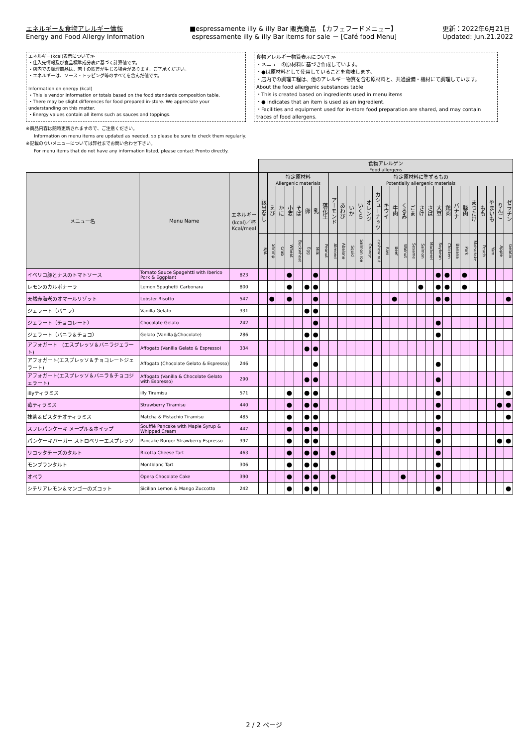エネルギー＆食物アレルギー情報
Energy and Food Allergy Information
■espressamente illy & illy Bar 販売商品　【カフェフードメニュー】
espressamente illy & illy Bar items for sale － [Café food Menu]
更新：2022年6月21日
Updated: Jun.21.2022
エネルギー(kcal)表示について≫
・仕入先情報及び食品標準成分表に基づく計算値です。
・店内での調理商品は、若干の誤差が生じる場合があります。ご了承ください。
・エネルギーは、ソース・トッピング等のすべてを含んだ値です。
Information on energy (kcal)
・This is vendor information or totals based on the food standards composition table.
・There may be slight differences for food prepared in-store. We appreciate your understanding on this matter.
・Energy values contain all items such as sauces and toppings.
食物アレルギー物質表示について≫
・メニューの原材料に基づき作成しています。
・●は原材料として使用していることを意味します。
・店内での調理工程は、他のアレルギー物質を含む原材料と、共通設備・機材にて調理しています。
About the food allergenic substances table
・This is created based on ingredients used in menu items
・● indicates that an item is used as an ingredient.
・Facilities and equipment used for in-store food preparation are shared, and may contain traces of food allergens.
※商品内容は随時更新されますので、ご注意ください。
Information on menu items are updated as needed, so please be sure to check them regularly.
※記載のないメニューについては弊社までお問い合わせ下さい。
For menu items that do not have any information listed, please contact Pronto directly.
| | | | 食物アレルゲン Food allergens | | | | | | | | | | | | | | | | | | | | | | | | | | | | |
| メニュー名 | Menu Name | エネルギー (kcal)／杯 Kcal/meal | | 特定原材料 Allergenic materials | | | | | | | 特定原材料に準ずるもの Potentially allergenic materials | | | | | | | | | | | | | | | | | | | | |
| | | | 該当なし | えび | かに | 小麦 | そば | 卵 | 乳 | 落花生 | アーモンド | あわび | いか | いくら | オレンジ | カシューナッツ | キウイ | 牛肉 | くるみ | ごま | さけ | さば | 大豆 | 鶏肉 | バナナ | 豚肉 | まつたけ | もも | やまいも | りんご | ゼラチン |
| | | | N/A | Shrimp | Crab | Wheat | Buckwheat | Egg | Milk | Peanut | Almond | Abalone | Squid | Salmon roe | Orange | cashew nut | Kiwi | Beef | Walnut | Sesame | Salmon | Mackerel | Soybean | Chicken | Banana | Pork | Matsutake | Peach | Yam | Apple | Gelatin |
| イベリコ豚とナスのトマトソース | Tomato Sauce Spagehtti with Iberico Pork & Eggplant | 823 | | | | ● | | | ● | | | | | | | | | | | | | | ● | ● | | ● | | | | | |
| レモンのカルボナーラ | Lemon Spaghetti Carbonara | 800 | | | | ● | | ● | ● | | | | | | | | | | | | ● | | ● | ● | | ● | | | | | |
| 天然赤海老のオマールリゾット | Lobster Risotto | 547 | | ● | | ● | | | ● | | | | | | | | | ● | | | | | ● | ● | | | | | | | ● |
| ジェラート（バニラ） | Vanilla Gelato | 331 | | | | | | ● | ● | | | | | | | | | | | | | | | | | | | | | | |
| ジェラート（チョコレート） | Chocolate Gelato | 242 | | | | | | | ● | | | | | | | | | | | | | | ● | | | | | | | | |
| ジェラート（バニラ＆チョコ） | Gelato (Vanilla＆Chocolate) | 286 | | | | | | ● | ● | | | | | | | | | | | | | | ● | | | | | | | | |
| アフォガート (エスプレッソ＆バニラジェラート) | Affogato (Vanilla Gelato & Espresso) | 334 | | | | | | ● | ● | | | | | | | | | | | | | | | | | | | | | | |
| アフォガート(エスプレッソ＆チョコレートジェラート) | Affogato (Chocolate Gelato & Espresso) | 246 | | | | | | | ● | | | | | | | | | | | | | | ● | | | | | | | | |
| アフォガート(エスプレッソ＆バニラ＆チョコジェラート) | Affogato (Vanilla & Chocolate Gelato with Espresso) | 290 | | | | | | ● | ● | | | | | | | | | | | | | | ● | | | | | | | | |
| illyティラミス | illy Tiramisu | 571 | | | | ● | | ● | ● | | | | | | | | | | | | | | ● | | | | | | | | ● |
| 苺ティラミス | Strawberry Tiramisu | 440 | | | | ● | | ● | ● | | | | | | | | | | | | | | ● | | | | | | | ● | ● |
| 抹茶＆ピスタチオティラミス | Matcha & Pistachio Tiramisu | 485 | | | | ● | | ● | ● | | | | | | | | | | | | | | ● | | | | | | | | ● |
| スフレパンケーキ メープル＆ホイップ | Soufflé Pancake with Maple Syrup & Whipped Cream | 447 | | | | ● | | ● | ● | | | | | | | | | | | | | | ● | | | | | | | | |
| パンケーキバーガー ストロベリーエスプレッソ | Pancake Burger Strawberry Espresso | 397 | | | | ● | | ● | ● | | | | | | | | | | | | | | ● | | | | | | | ● | ● |
| リコッタチーズのタルト | Ricotta Cheese Tart | 463 | | | | ● | | ● | ● | | ● | | | | | | | | | | | | ● | | | | | | | | |
| モンブランタルト | Montblanc Tart | 306 | | | | ● | | ● | ● | | | | | | | | | | | | | | ● | | | | | | | | |
| オペラ | Opera Chocolate Cake | 390 | | | | ● | | ● | ● | | ● | | | | | | | | ● | | | | ● | | | | | | | | |
| シチリアレモン＆マンゴーのズコット | Sicilian Lemon & Mango Zuccotto | 242 | | | | ● | | ● | ● | | | | | | | | | | | | | | ● | | | | | | | | ● |
2 / 2 ページ